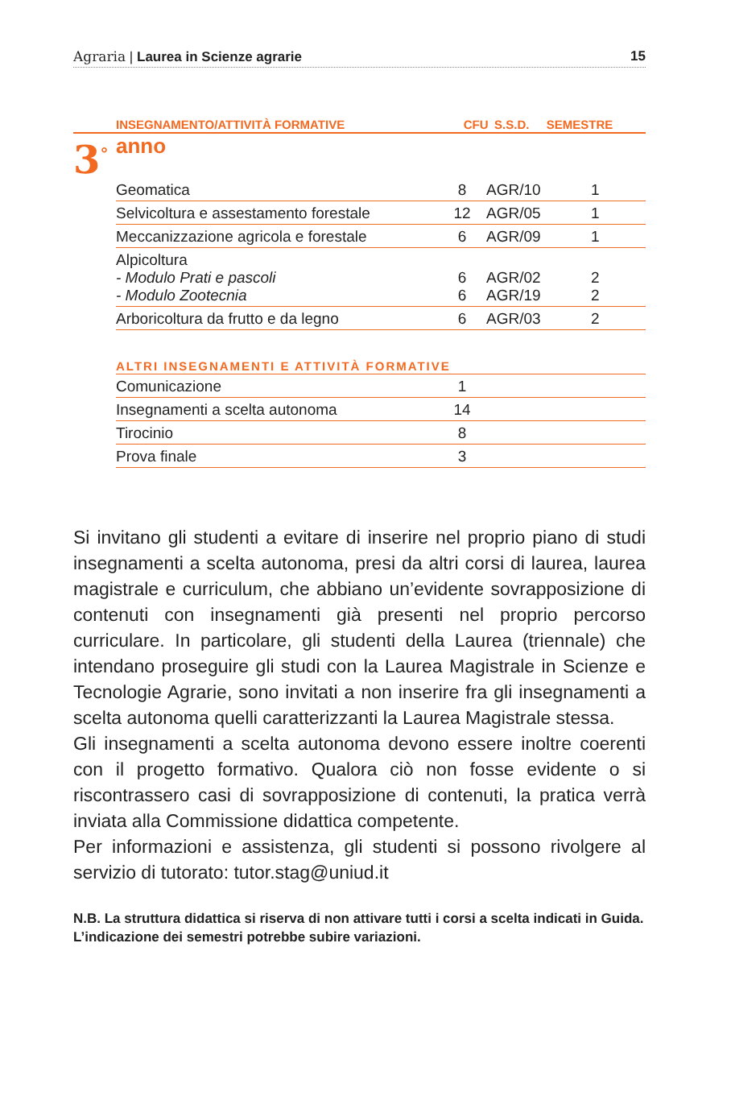Agraria | Laurea in Scienze agrarie 15
| | INSEGNAMENTO/ATTIVITÀ FORMATIVE | CFU | S.S.D. | SEMESTRE |
3<sup>°</sup> anno
| Geomatica | 8 | AGR/10 | 1 |
| Selvicoltura e assestamento forestale | 12 | AGR/05 | 1 |
| Meccanizzazione agricola e forestale | 6 | AGR/09 | 1 |
| Alpicoltura - Modulo Prati e pascoli - Modulo Zootecnia | 6 6 | AGR/02 AGR/19 | 2 2 |
| Arboricoltura da frutto e da legno | 6 | AGR/03 | 2 |
| ALTRI INSEGNAMENTI E ATTIVITÀ FORMATIVE | | | |
| Comunicazione | 1 | | |
| Insegnamenti a scelta autonoma | 14 | | |
| Tirocinio | 8 | | |
| Prova finale | 3 | | |
Si invitano gli studenti a evitare di inserire nel proprio piano di studi insegnamenti a scelta autonoma, presi da altri corsi di laurea, laurea magistrale e curriculum, che abbiano un’evidente sovrapposizione di contenuti con insegnamenti già presenti nel proprio percorso curriculare. In particolare, gli studenti della Laurea (triennale) che intendano proseguire gli studi con la Laurea Magistrale in Scienze e Tecnologie Agrarie, sono invitati a non inserire fra gli insegnamenti a scelta autonoma quelli caratterizzanti la Laurea Magistrale stessa.
Gli insegnamenti a scelta autonoma devono essere inoltre coerenti con il progetto formativo. Qualora ciò non fosse evidente o si riscontrassero casi di sovrapposizione di contenuti, la pratica verrà inviata alla Commissione didattica competente.
Per informazioni e assistenza, gli studenti si possono rivolgere al servizio di tutorato: tutor.stag@uniud.it
N.B. La struttura didattica si riserva di non attivare tutti i corsi a scelta indicati in Guida. L’indicazione dei semestri potrebbe subire variazioni.